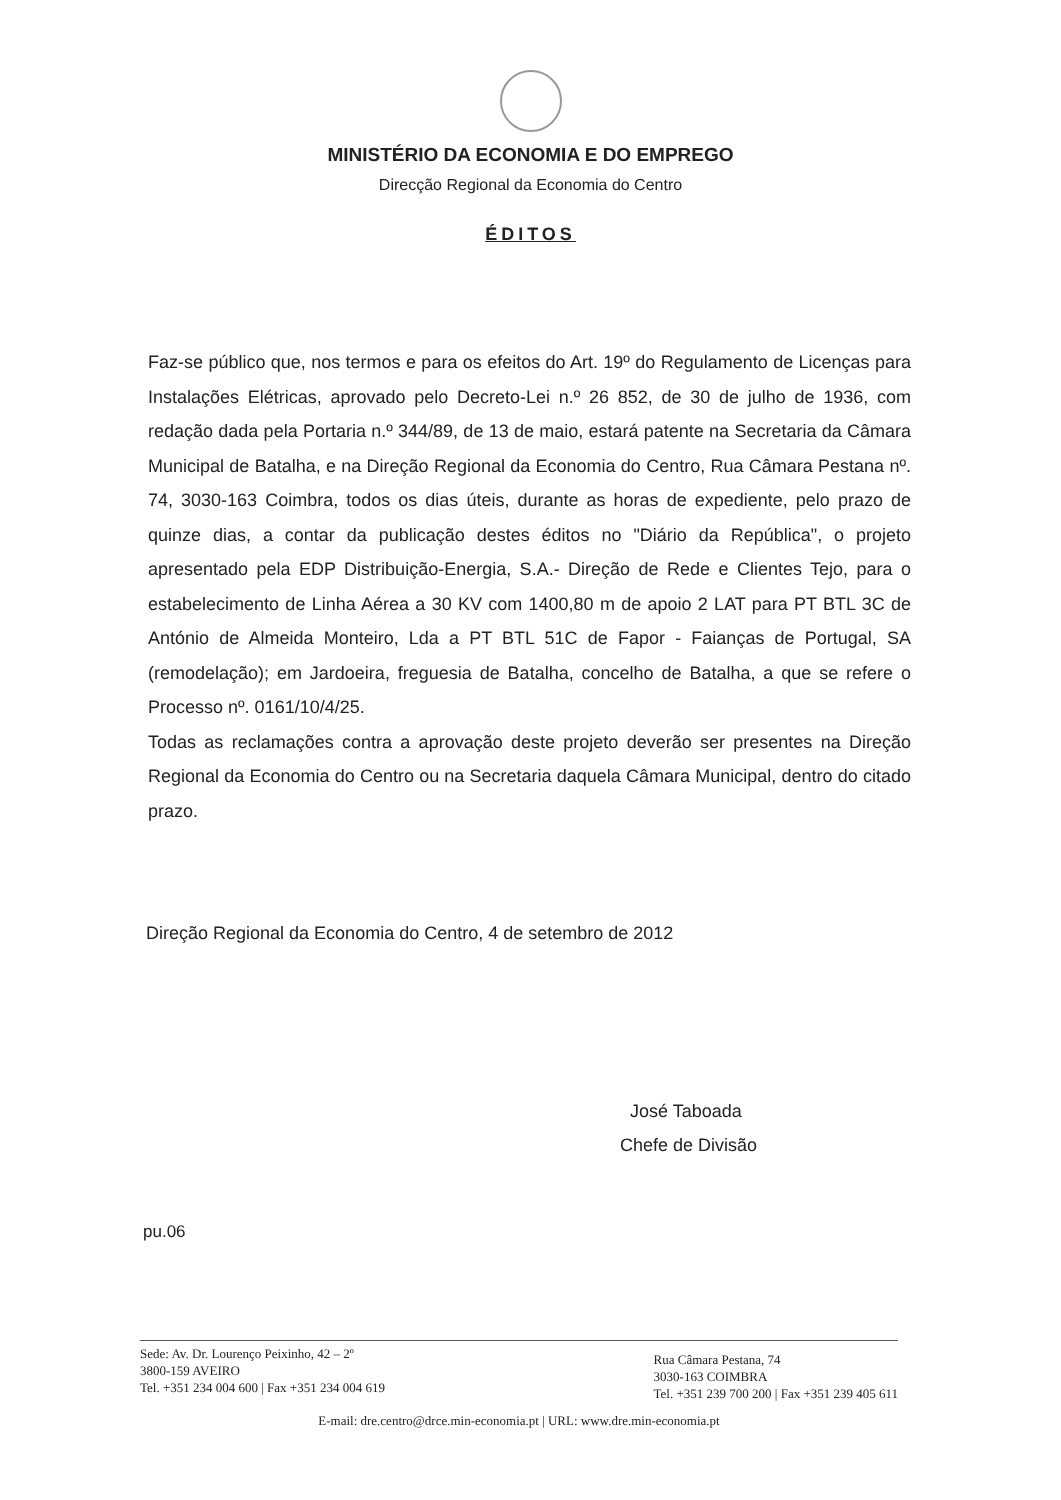MINISTÉRIO DA ECONOMIA E DO EMPREGO
Direcção Regional da Economia do Centro
ÉDITOS
Faz-se público que, nos termos e para os efeitos do Art. 19º do Regulamento de Licenças para Instalações Elétricas, aprovado pelo Decreto-Lei n.º 26 852, de 30 de julho de 1936, com redação dada pela Portaria n.º 344/89, de 13 de maio, estará patente na Secretaria da Câmara Municipal de Batalha, e na Direção Regional da Economia do Centro, Rua Câmara Pestana nº. 74, 3030-163 Coimbra, todos os dias úteis, durante as horas de expediente, pelo prazo de quinze dias, a contar da publicação destes éditos no "Diário da República", o projeto apresentado pela EDP Distribuição-Energia, S.A.- Direção de Rede e Clientes Tejo, para o estabelecimento de Linha Aérea a 30 KV com 1400,80 m de apoio 2 LAT para PT BTL 3C de António de Almeida Monteiro, Lda a PT BTL 51C de Fapor - Faianças de Portugal, SA (remodelação); em Jardoeira, freguesia de Batalha, concelho de Batalha, a que se refere o Processo nº. 0161/10/4/25.
Todas as reclamações contra a aprovação deste projeto deverão ser presentes na Direção Regional da Economia do Centro ou na Secretaria daquela Câmara Municipal, dentro do citado prazo.
Direção Regional da Economia do Centro, 4 de setembro de 2012
José Taboada
Chefe de Divisão
pu.06
Sede: Av. Dr. Lourenço Peixinho, 42 – 2º
3800-159 AVEIRO
Tel. +351 234 004 600 | Fax +351 234 004 619
Rua Câmara Pestana, 74
3030-163 COIMBRA
Tel. +351 239 700 200 | Fax +351 239 405 611
E-mail: dre.centro@drce.min-economia.pt | URL: www.dre.min-economia.pt